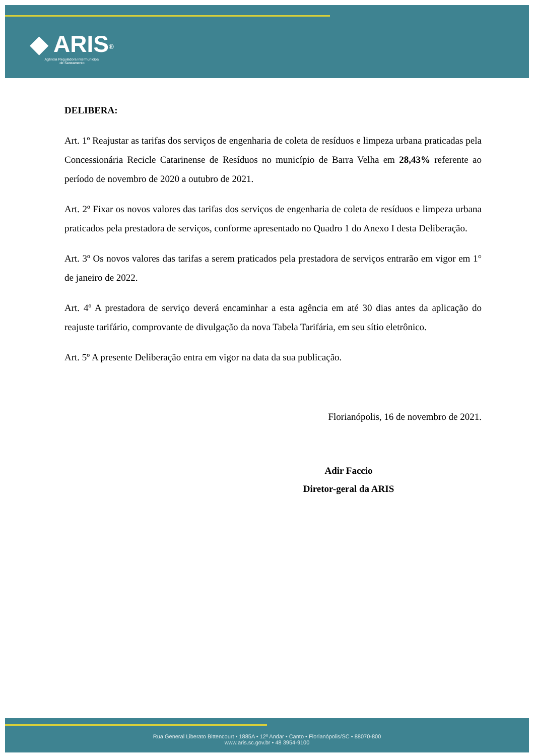◆ ARIS<sup>®</sup>
Agência Reguladora Intermunicipal
de Saneamento
DELIBERA:
Art. 1º Reajustar as tarifas dos serviços de engenharia de coleta de resíduos e limpeza urbana praticadas pela Concessionária Recicle Catarinense de Resíduos no município de Barra Velha em 28,43% referente ao período de novembro de 2020 a outubro de 2021.
Art. 2º Fixar os novos valores das tarifas dos serviços de engenharia de coleta de resíduos e limpeza urbana praticados pela prestadora de serviços, conforme apresentado no Quadro 1 do Anexo I desta Deliberação.
Art. 3º Os novos valores das tarifas a serem praticados pela prestadora de serviços entrarão em vigor em 1° de janeiro de 2022.
Art. 4º A prestadora de serviço deverá encaminhar a esta agência em até 30 dias antes da aplicação do reajuste tarifário, comprovante de divulgação da nova Tabela Tarifária, em seu sítio eletrônico.
Art. 5º A presente Deliberação entra em vigor na data da sua publicação.
Florianópolis, 16 de novembro de 2021.
Adir Faccio
Diretor-geral da ARIS
Rua General Liberato Bittencourt • 1885A • 12º Andar • Canto • Florianópolis/SC • 88070-800
www.aris.sc.gov.br • 48 3954-9100